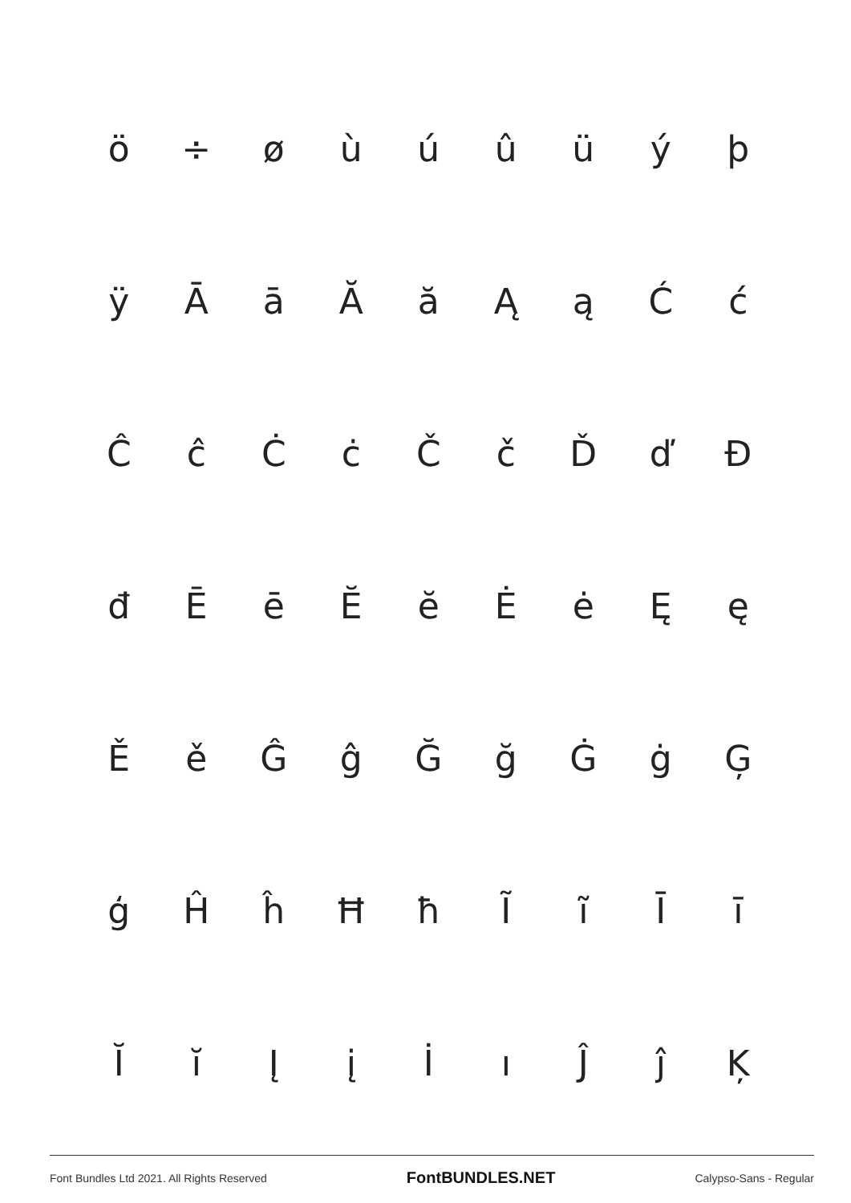| ö | ÷ | ø | ù | ú | û | ü | ý | þ |
| ÿ | Ā | ā | Ă | ă | Ą | ą | Ć | ć |
| Ĉ | ĉ | Ċ | ċ | Č | č | Ď | ď | Đ |
| đ | Ē | ē | Ĕ | ĕ | Ė | ė | Ę | ę |
| Ě | ě | Ĝ | ĝ | Ğ | ğ | Ġ | ġ | Ģ |
| ģ | Ĥ | ĥ | Ħ | ħ | Ĩ | ĩ | Ī | ī |
| Ĭ | ĭ | Į | į | İ | ı | Ĵ | ĵ | Ķ |
Font Bundles Ltd 2021. All Rights Reserved FontBUNDLES.NET Calypso-Sans - Regular